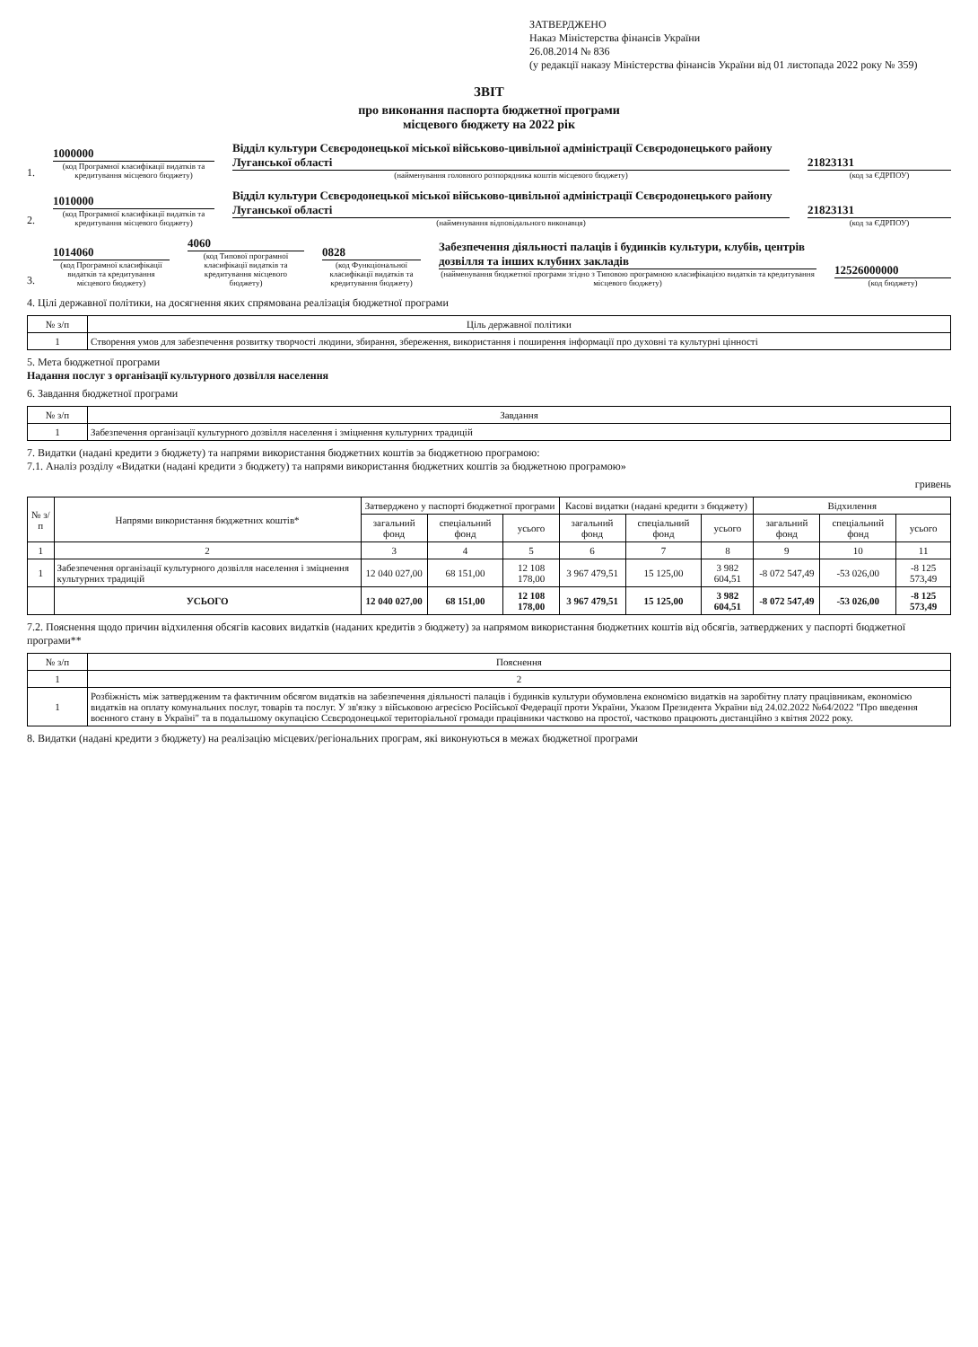ЗАТВЕРДЖЕНО
Наказ Міністерства фінансів України
26.08.2014 № 836
(у редакції наказу Міністерства фінансів України від 01 листопада 2022 року № 359)
ЗВІТ
про виконання паспорта бюджетної програми
місцевого бюджету на 2022 рік
1.
1000000
(код Програмної класифікації видатків та кредитування місцевого бюджету)
Відділ культури Сєвєродонецької міської військово-цивільної адміністрації Сєвєродонецького району Луганської області
(найменування головного розпорядника коштів місцевого бюджету)
21823131
(код за ЄДРПОУ)
2.
1010000
(код Програмної класифікації видатків та кредитування місцевого бюджету)
Відділ культури Сєвєродонецької міської військово-цивільної адміністрації Сєвєродонецького району Луганської області
(найменування відповідального виконавця)
21823131
(код за ЄДРПОУ)
3.
1014060
(код Програмної класифікації видатків та кредитування місцевого бюджету)
4060
(код Типової програмної класифікації видатків та кредитування місцевого бюджету)
0828
(код Функціональної класифікації видатків та кредитування бюджету)
Забезпечення діяльності палаців і будинків культури, клубів, центрів дозвілля та інших клубних закладів
(найменування бюджетної програми згідно з Типовою програмною класифікацією видатків та кредитування місцевого бюджету)
12526000000
(код бюджету)
4. Цілі державної політики, на досягнення яких спрямована реалізація бюджетної програми
| № з/п | Ціль державної політики |
| --- | --- |
| 1 | Створення умов для забезпечення розвитку творчості людини, збирання, збереження, використання і поширення інформації про духовні та культурні цінності |
5. Мета бюджетної програми
Надання послуг з організації культурного дозвілля населення
6. Завдання бюджетної програми
| № з/п | Завдання |
| --- | --- |
| 1 | Забезпечення організації культурного дозвілля населення і зміцнення культурних традицій |
7. Видатки (надані кредити з бюджету) та напрями використання бюджетних коштів за бюджетною програмою:
7.1. Аналіз розділу «Видатки (надані кредити з бюджету) та напрями використання бюджетних коштів за бюджетною програмою»
гривень
| № з/п | Напрями використання бюджетних коштів* | Затверджено у паспорті бюджетної програми | | | Касові видатки (надані кредити з бюджету) | | | Відхилення | | |
| --- | --- | --- | --- | --- | --- | --- | --- | --- | --- | --- |
| | | загальний фонд | спеціальний фонд | усього | загальний фонд | спеціальний фонд | усього | загальний фонд | спеціальний фонд | усього |
| 1 | 2 | 3 | 4 | 5 | 6 | 7 | 8 | 9 | 10 | 11 |
| 1 | Забезпечення організації культурного дозвілля населення і зміцнення культурних традицій | 12 040 027,00 | 68 151,00 | 12 108 178,00 | 3 967 479,51 | 15 125,00 | 3 982 604,51 | -8 072 547,49 | -53 026,00 | -8 125 573,49 |
| | УСЬОГО | 12 040 027,00 | 68 151,00 | 12 108 178,00 | 3 967 479,51 | 15 125,00 | 3 982 604,51 | -8 072 547,49 | -53 026,00 | -8 125 573,49 |
7.2. Пояснення щодо причин відхилення обсягів касових видатків (наданих кредитів з бюджету) за напрямом використання бюджетних коштів від обсягів, затверджених у паспорті бюджетної програми**
| № з/п | Пояснення |
| --- | --- |
| 1 | 2 |
| 1 | Розбіжність між затвердженим та фактичним обсягом видатків на забезпечення діяльності палаців і будинків культури обумовлена економією видатків на заробітну плату працівникам, економією видатків на оплату комунальних послуг, товарів та послуг. У зв'язку з військовою агресією Російської Федерації проти України, Указом Президента України від 24.02.2022 №64/2022 "Про введення воєнного стану в Україні" та в подальшому окупацією Сєвєродонецької територіальної громади працівники частково на простої, частково працюють дистанційно з квітня 2022 року. |
8. Видатки (надані кредити з бюджету) на реалізацію місцевих/регіональних програм, які виконуються в межах бюджетної програми